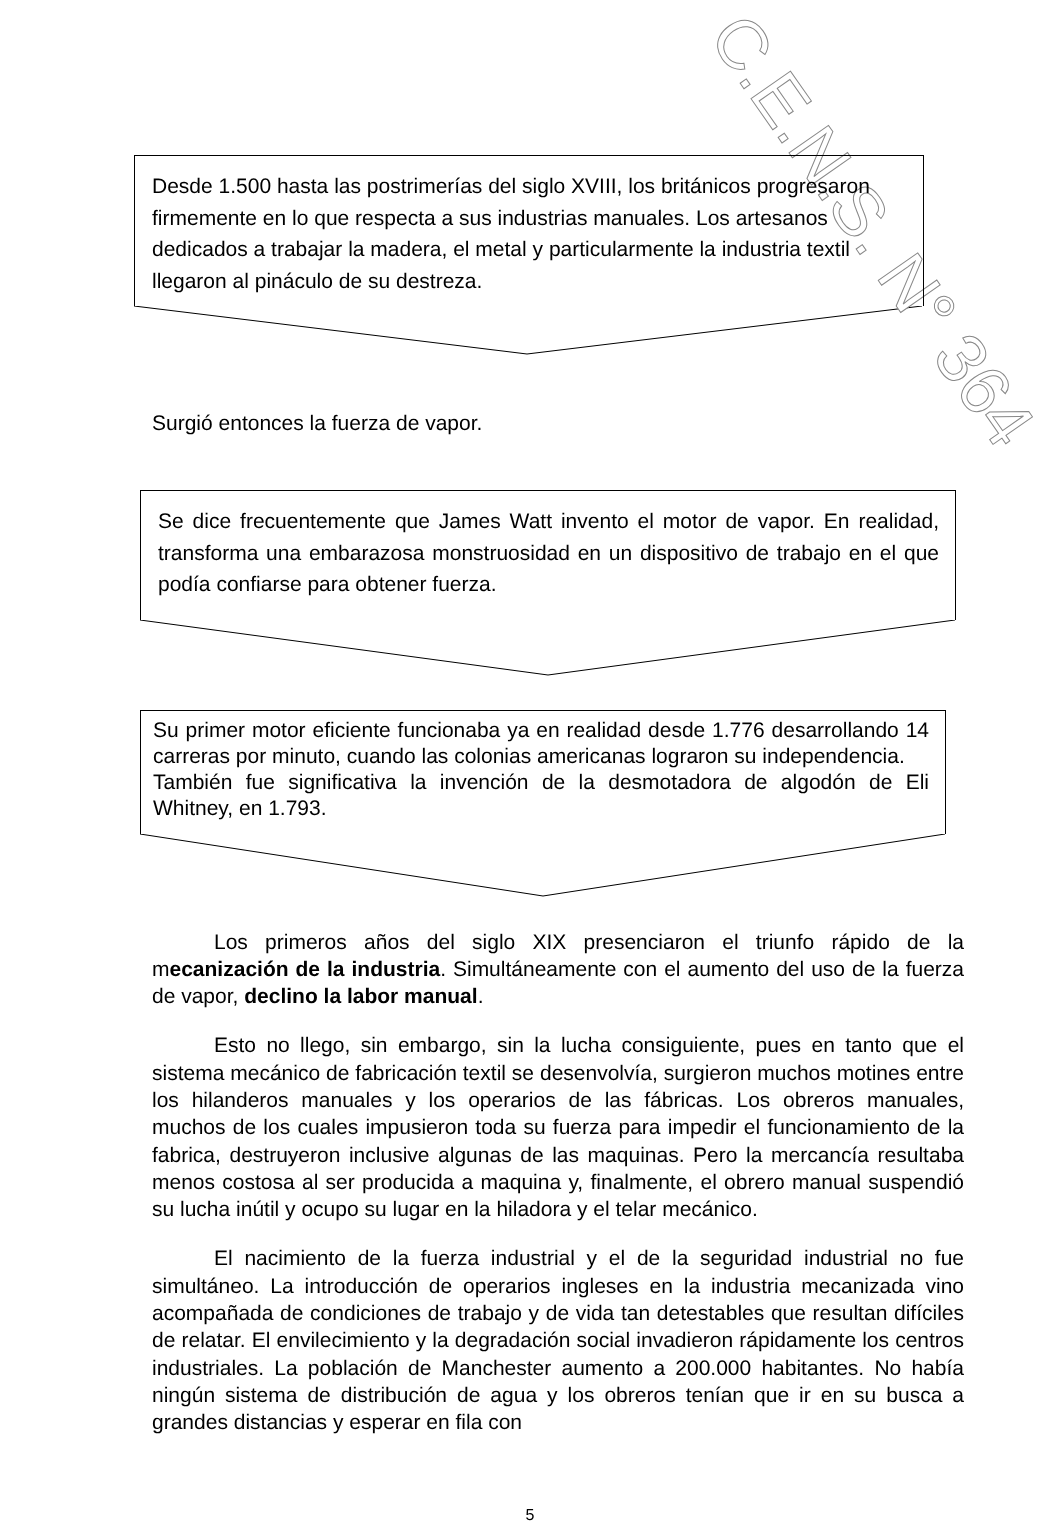C.E.N.S. N° 364
Desde 1.500 hasta las postrimerías del siglo XVIII, los británicos progresaron firmemente en lo que respecta a sus industrias manuales. Los artesanos dedicados a trabajar la madera, el metal y particularmente la industria textil llegaron al pináculo de su destreza.
Surgió entonces la fuerza de vapor.
Se dice frecuentemente que James Watt invento el motor de vapor. En realidad, transforma una embarazosa monstruosidad en un dispositivo de trabajo en el que podía confiarse para obtener fuerza.
Su primer motor eficiente funcionaba ya en realidad desde 1.776 desarrollando 14 carreras por minuto, cuando las colonias americanas lograron su independencia.
También fue significativa la invención de la desmotadora de algodón de Eli Whitney, en 1.793.
Los primeros años del siglo XIX presenciaron el triunfo rápido de la mecanización de la industria. Simultáneamente con el aumento del uso de la fuerza de vapor, declino la labor manual.
Esto no llego, sin embargo, sin la lucha consiguiente, pues en tanto que el sistema mecánico de fabricación textil se desenvolvía, surgieron muchos motines entre los hilanderos manuales y los operarios de las fábricas. Los obreros manuales, muchos de los cuales impusieron toda su fuerza para impedir el funcionamiento de la fabrica, destruyeron inclusive algunas de las maquinas. Pero la mercancía resultaba menos costosa al ser producida a maquina y, finalmente, el obrero manual suspendió su lucha inútil y ocupo su lugar en la hiladora y el telar mecánico.
El nacimiento de la fuerza industrial y el de la seguridad industrial no fue simultáneo. La introducción de operarios ingleses en la industria mecanizada vino acompañada de condiciones de trabajo y de vida tan detestables que resultan difíciles de relatar. El envilecimiento y la degradación social invadieron rápidamente los centros industriales. La población de Manchester aumento a 200.000 habitantes. No había ningún sistema de distribución de agua y los obreros tenían que ir en su busca a grandes distancias y esperar en fila con
5